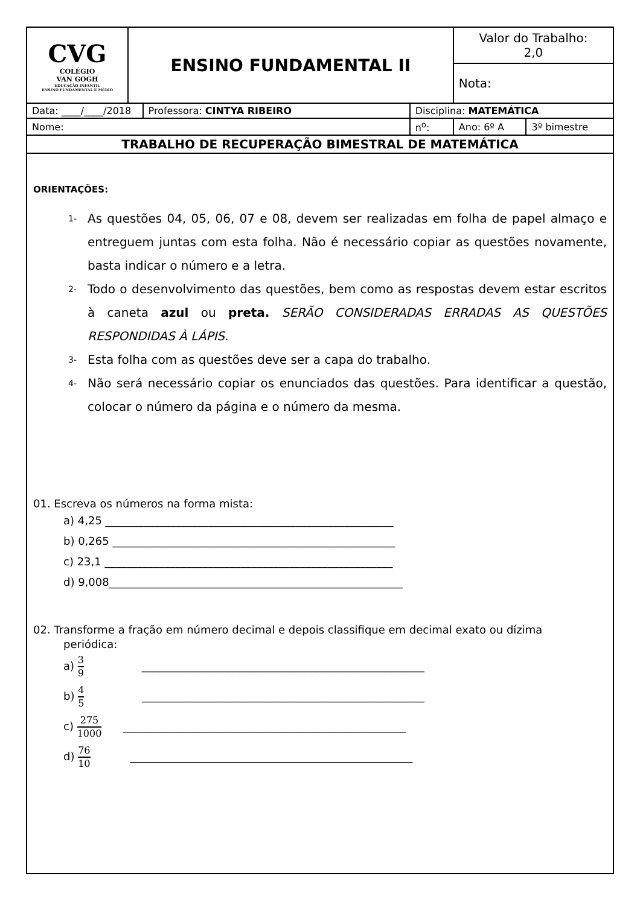| CVG COLÉGIO VAN GOGH EDUCAÇÃO INFANTIL ENSINO FUNDAMENTAL E MÉDIO | ENSINO FUNDAMENTAL II | | | Valor do Trabalho: 2,0 | |
| | | | | Nota: | |
| Data: ____/____/2018 | | Professora: CINTYA RIBEIRO | Disciplina: MATEMÁTICA | | |
| Nome: | | | n<sup>o</sup>: | Ano: 6º A | 3º bimestre |
| TRABALHO DE RECUPERAÇÃO BIMESTRAL DE MATEMÁTICA | | | | | |
ORIENTAÇÕES:
1- As questões 04, 05, 06, 07 e 08, devem ser realizadas em folha de papel almaço e entreguem juntas com esta folha. Não é necessário copiar as questões novamente, basta indicar o número e a letra.
2- Todo o desenvolvimento das questões, bem como as respostas devem estar escritos à caneta azul ou preta. SERÃO CONSIDERADAS ERRADAS AS QUESTÕES RESPONDIDAS À LÁPIS.
3- Esta folha com as questões deve ser a capa do trabalho.
4- Não será necessário copiar os enunciados das questões. Para identificar a questão, colocar o número da página e o número da mesma.
01. Escreva os números na forma mista:
a) 4,25 _____________________________________________________
b) 0,265 ____________________________________________________
c) 23,1 _____________________________________________________
d) 9,008______________________________________________________
02. Transforme a fração em número decimal e depois classifique em decimal exato ou dízima
periódica:
a) 3 9 ____________________________________________________
b) 4 5 ____________________________________________________
c) 275 1000 ____________________________________________________
d) 76 10 ____________________________________________________